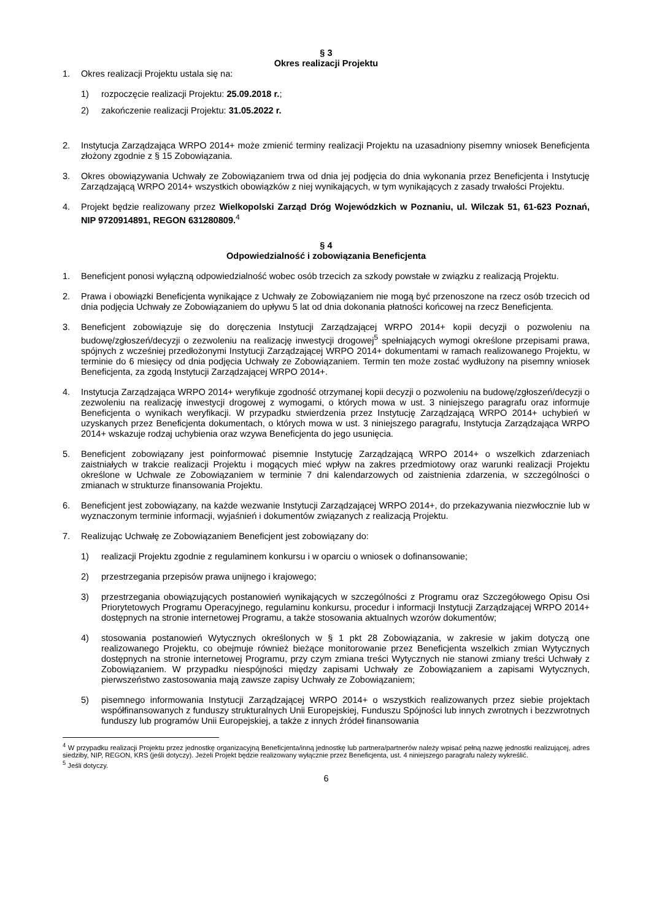§ 3
Okres realizacji Projektu
1. Okres realizacji Projektu ustala się na:
1) rozpoczęcie realizacji Projektu: 25.09.2018 r.;
2) zakończenie realizacji Projektu: 31.05.2022 r.
2. Instytucja Zarządzająca WRPO 2014+ może zmienić terminy realizacji Projektu na uzasadniony pisemny wniosek Beneficjenta złożony zgodnie z § 15 Zobowiązania.
3. Okres obowiązywania Uchwały ze Zobowiązaniem trwa od dnia jej podjęcia do dnia wykonania przez Beneficjenta i Instytucję Zarządzającą WRPO 2014+ wszystkich obowiązków z niej wynikających, w tym wynikających z zasady trwałości Projektu.
4. Projekt będzie realizowany przez Wielkopolski Zarząd Dróg Wojewódzkich w Poznaniu, ul. Wilczak 51, 61-623 Poznań, NIP 9720914891, REGON 631280809.<sup>4</sup>
§ 4
Odpowiedzialność i zobowiązania Beneficjenta
1. Beneficjent ponosi wyłączną odpowiedzialność wobec osób trzecich za szkody powstałe w związku z realizacją Projektu.
2. Prawa i obowiązki Beneficjenta wynikające z Uchwały ze Zobowiązaniem nie mogą być przenoszone na rzecz osób trzecich od dnia podjęcia Uchwały ze Zobowiązaniem do upływu 5 lat od dnia dokonania płatności końcowej na rzecz Beneficjenta.
3. Beneficjent zobowiązuje się do doręczenia Instytucji Zarządzającej WRPO 2014+ kopii decyzji o pozwoleniu na budowę/zgłoszeń/decyzji o zezwoleniu na realizację inwestycji drogowej<sup>5</sup> spełniających wymogi określone przepisami prawa, spójnych z wcześniej przedłożonymi Instytucji Zarządzającej WRPO 2014+ dokumentami w ramach realizowanego Projektu, w terminie do 6 miesięcy od dnia podjęcia Uchwały ze Zobowiązaniem. Termin ten może zostać wydłużony na pisemny wniosek Beneficjenta, za zgodą Instytucji Zarządzającej WRPO 2014+.
4. Instytucja Zarządzająca WRPO 2014+ weryfikuje zgodność otrzymanej kopii decyzji o pozwoleniu na budowę/zgłoszeń/decyzji o zezwoleniu na realizację inwestycji drogowej z wymogami, o których mowa w ust. 3 niniejszego paragrafu oraz informuje Beneficjenta o wynikach weryfikacji. W przypadku stwierdzenia przez Instytucję Zarządzającą WRPO 2014+ uchybień w uzyskanych przez Beneficjenta dokumentach, o których mowa w ust. 3 niniejszego paragrafu, Instytucja Zarządzająca WRPO 2014+ wskazuje rodzaj uchybienia oraz wzywa Beneficjenta do jego usunięcia.
5. Beneficjent zobowiązany jest poinformować pisemnie Instytucję Zarządzającą WRPO 2014+ o wszelkich zdarzeniach zaistniałych w trakcie realizacji Projektu i mogących mieć wpływ na zakres przedmiotowy oraz warunki realizacji Projektu określone w Uchwale ze Zobowiązaniem w terminie 7 dni kalendarzowych od zaistnienia zdarzenia, w szczególności o zmianach w strukturze finansowania Projektu.
6. Beneficjent jest zobowiązany, na każde wezwanie Instytucji Zarządzającej WRPO 2014+, do przekazywania niezwłocznie lub w wyznaczonym terminie informacji, wyjaśnień i dokumentów związanych z realizacją Projektu.
7. Realizując Uchwałę ze Zobowiązaniem Beneficjent jest zobowiązany do:
1) realizacji Projektu zgodnie z regulaminem konkursu i w oparciu o wniosek o dofinansowanie;
2) przestrzegania przepisów prawa unijnego i krajowego;
3) przestrzegania obowiązujących postanowień wynikających w szczególności z Programu oraz Szczegółowego Opisu Osi Priorytetowych Programu Operacyjnego, regulaminu konkursu, procedur i informacji Instytucji Zarządzającej WRPO 2014+ dostępnych na stronie internetowej Programu, a także stosowania aktualnych wzorów dokumentów;
4) stosowania postanowień Wytycznych określonych w § 1 pkt 28 Zobowiązania, w zakresie w jakim dotyczą one realizowanego Projektu, co obejmuje również bieżące monitorowanie przez Beneficjenta wszelkich zmian Wytycznych dostępnych na stronie internetowej Programu, przy czym zmiana treści Wytycznych nie stanowi zmiany treści Uchwały z Zobowiązaniem. W przypadku niespójności między zapisami Uchwały ze Zobowiązaniem a zapisami Wytycznych, pierwszeństwo zastosowania mają zawsze zapisy Uchwały ze Zobowiązaniem;
5) pisemnego informowania Instytucji Zarządzającej WRPO 2014+ o wszystkich realizowanych przez siebie projektach współfinansowanych z funduszy strukturalnych Unii Europejskiej, Funduszu Spójności lub innych zwrotnych i bezzwrotnych funduszy lub programów Unii Europejskiej, a także z innych źródeł finansowania
<sup>4</sup> W przypadku realizacji Projektu przez jednostkę organizacyjną Beneficjenta/inną jednostkę lub partnera/partnerów należy wpisać pełną nazwę jednostki realizującej, adres siedziby, NIP, REGON, KRS (jeśli dotyczy). Jeżeli Projekt będzie realizowany wyłącznie przez Beneficjenta, ust. 4 niniejszego paragrafu należy wykreślić.
<sup>5</sup> Jeśli dotyczy.
6